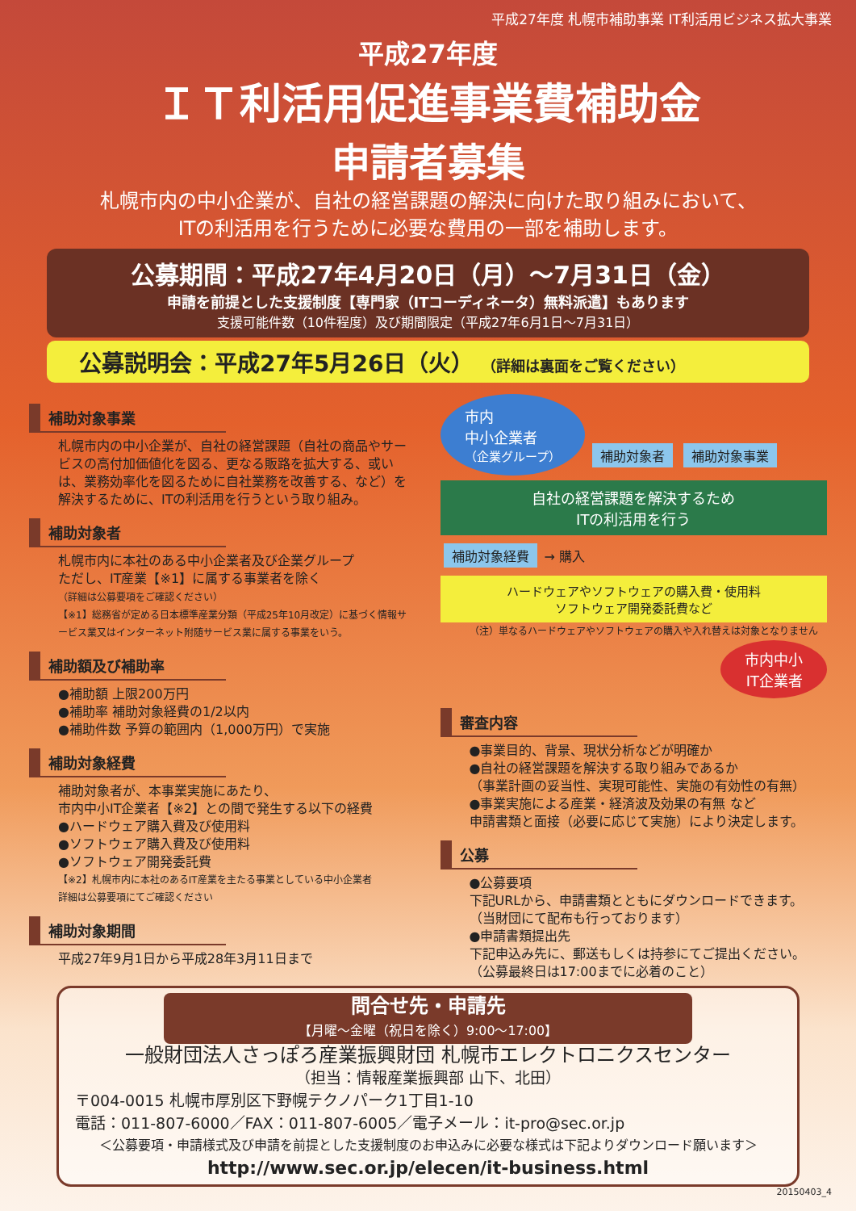平成27年度 札幌市補助事業 IT利活用ビジネス拡大事業
平成27年度
ＩＴ利活用促進事業費補助金
申請者募集
札幌市内の中小企業が、自社の経営課題の解決に向けた取り組みにおいて、
ITの利活用を行うために必要な費用の一部を補助します。
公募期間：平成27年4月20日（月）～7月31日（金）
申請を前提とした支援制度【専門家（ITコーディネータ）無料派遣】もあります
支援可能件数（10件程度）及び期間限定（平成27年6月1日～7月31日）
公募説明会：平成27年5月26日（火） （詳細は裏面をご覧ください）
補助対象事業
札幌市内の中小企業が、自社の経営課題（自社の商品やサービスの高付加価値化を図る、更なる販路を拡大する、或いは、業務効率化を図るために自社業務を改善する、など）を解決するために、ITの利活用を行うという取り組み。
補助対象者
札幌市内に本社のある中小企業者及び企業グループ
ただし、IT産業【※1】に属する事業者を除く
（詳細は公募要項をご確認ください）
【※1】総務省が定める日本標準産業分類（平成25年10月改定）に基づく情報サービス業又はインターネット附随サービス業に属する事業をいう。
補助額及び補助率
●補助額 上限200万円
●補助率 補助対象経費の1/2以内
●補助件数 予算の範囲内（1,000万円）で実施
補助対象経費
補助対象者が、本事業実施にあたり、
市内中小IT企業者【※2】との間で発生する以下の経費
●ハードウェア購入費及び使用料
●ソフトウェア購入費及び使用料
●ソフトウェア開発委託費
【※2】札幌市内に本社のあるIT産業を主たる事業としている中小企業者
詳細は公募要項にてご確認ください
補助対象期間
平成27年9月1日から平成28年3月11日まで
市内
中小企業者
（企業グループ） 補助対象者 補助対象事業
自社の経営課題を解決するため
ITの利活用を行う
補助対象経費 → 購入
ハードウェアやソフトウェアの購入費・使用料
ソフトウェア開発委託費など
（注）単なるハードウェアやソフトウェアの購入や入れ替えは対象となりません
市内中小
IT企業者
審査内容
●事業目的、背景、現状分析などが明確か
●自社の経営課題を解決する取り組みであるか
（事業計画の妥当性、実現可能性、実施の有効性の有無）
●事業実施による産業・経済波及効果の有無 など
申請書類と面接（必要に応じて実施）により決定します。
公募
●公募要項
下記URLから、申請書類とともにダウンロードできます。
（当財団にて配布も行っております）
●申請書類提出先
下記申込み先に、郵送もしくは持参にてご提出ください。
（公募最終日は17:00までに必着のこと）
問合せ先・申請先
【月曜～金曜（祝日を除く）9:00～17:00】
一般財団法人さっぽろ産業振興財団 札幌市エレクトロニクスセンター
（担当：情報産業振興部 山下、北田）
〒004-0015 札幌市厚別区下野幌テクノパーク1丁目1-10
電話：011-807-6000／FAX：011-807-6005／電子メール：it-pro@sec.or.jp
＜公募要項・申請様式及び申請を前提とした支援制度のお申込みに必要な様式は下記よりダウンロード願います＞
http://www.sec.or.jp/elecen/it-business.html
20150403_4